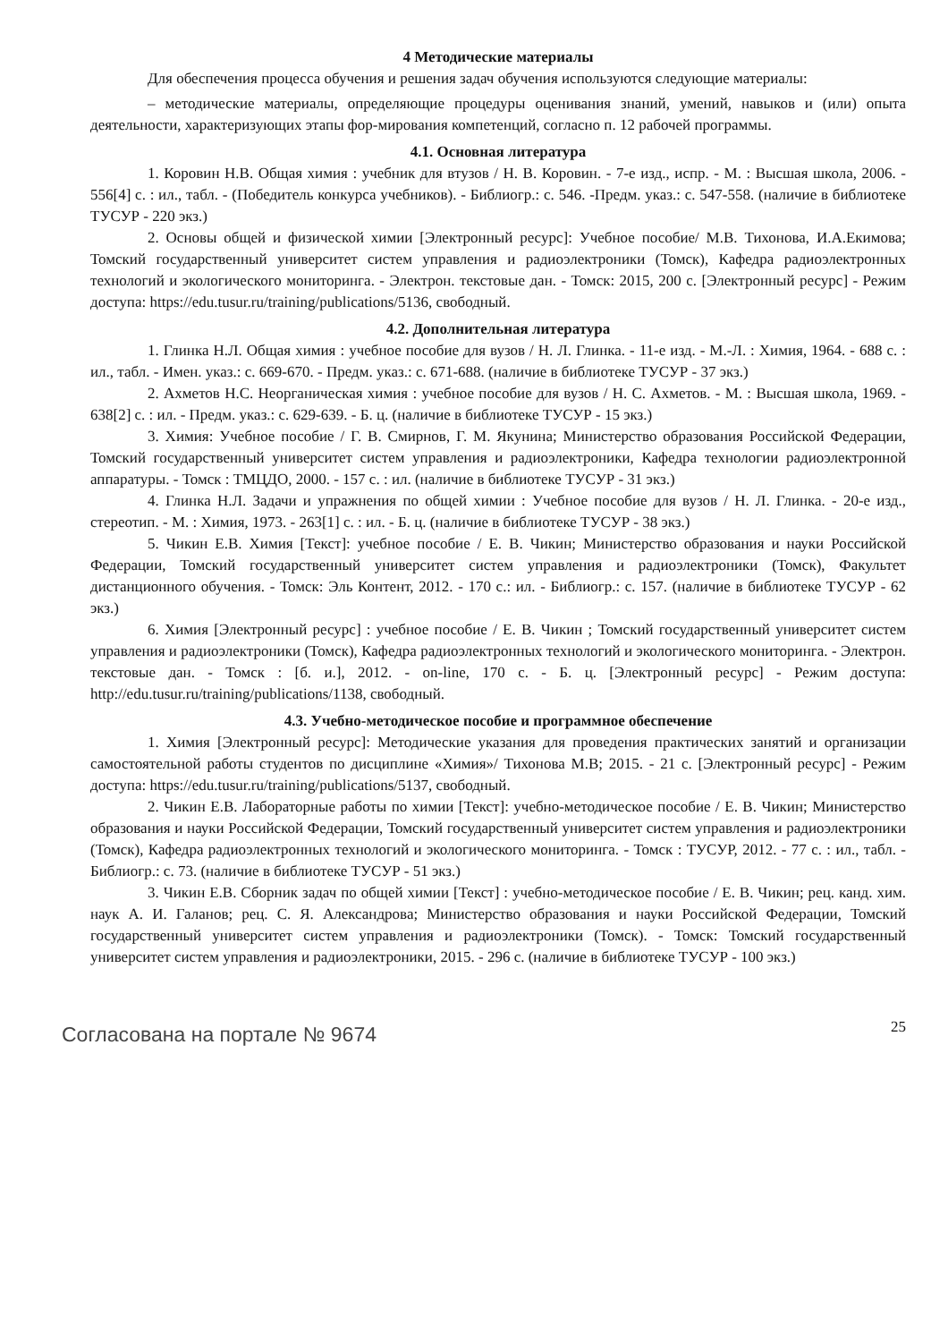4 Методические материалы
Для обеспечения процесса обучения и решения задач обучения используются следующие материалы:
– методические материалы, определяющие процедуры оценивания знаний, умений, навыков и (или) опыта деятельности, характеризующих этапы фор-мирования компетенций, согласно п. 12 рабочей программы.
4.1. Основная литература
1. Коровин Н.В. Общая химия : учебник для втузов / Н. В. Коровин. - 7-е изд., испр. - М. : Высшая школа, 2006. - 556[4] с. : ил., табл. - (Победитель конкурса учебников). - Библиогр.: с. 546. -Предм. указ.: с. 547-558. (наличие в библиотеке ТУСУР - 220 экз.)
2. Основы общей и физической химии [Электронный ресурс]: Учебное пособие/ М.В. Тихонова, И.А.Екимова; Томский государственный университет систем управления и радиоэлектроники (Томск), Кафедра радиоэлектронных технологий и экологического мониторинга. - Электрон. текстовые дан. - Томск: 2015, 200 с. [Электронный ресурс] - Режим доступа: https://edu.tusur.ru/training/publications/5136, свободный.
4.2. Дополнительная литература
1. Глинка Н.Л. Общая химия : учебное пособие для вузов / Н. Л. Глинка. - 11-е изд. - М.-Л. : Химия, 1964. - 688 с. : ил., табл. - Имен. указ.: с. 669-670. - Предм. указ.: с. 671-688. (наличие в библиотеке ТУСУР - 37 экз.)
2. Ахметов Н.С. Неорганическая химия : учебное пособие для вузов / Н. С. Ахметов. - М. : Высшая школа, 1969. - 638[2] с. : ил. - Предм. указ.: с. 629-639. - Б. ц. (наличие в библиотеке ТУСУР - 15 экз.)
3. Химия: Учебное пособие / Г. В. Смирнов, Г. М. Якунина; Министерство образования Российской Федерации, Томский государственный университет систем управления и радиоэлектроники, Кафедра технологии радиоэлектронной аппаратуры. - Томск : ТМЦДО, 2000. - 157 с. : ил. (наличие в библиотеке ТУСУР - 31 экз.)
4. Глинка Н.Л. Задачи и упражнения по общей химии : Учебное пособие для вузов / Н. Л. Глинка. - 20-е изд., стереотип. - М. : Химия, 1973. - 263[1] с. : ил. - Б. ц. (наличие в библиотеке ТУСУР - 38 экз.)
5. Чикин Е.В. Химия [Текст]: учебное пособие / Е. В. Чикин; Министерство образования и науки Российской Федерации, Томский государственный университет систем управления и радиоэлектроники (Томск), Факультет дистанционного обучения. - Томск: Эль Контент, 2012. - 170 с.: ил. - Библиогр.: с. 157. (наличие в библиотеке ТУСУР - 62 экз.)
6. Химия [Электронный ресурс] : учебное пособие / Е. В. Чикин ; Томский государственный университет систем управления и радиоэлектроники (Томск), Кафедра радиоэлектронных технологий и экологического мониторинга. - Электрон. текстовые дан. - Томск : [б. и.], 2012. - on-line, 170 с. - Б. ц. [Электронный ресурс] - Режим доступа: http://edu.tusur.ru/training/publications/1138, свободный.
4.3. Учебно-методическое пособие и программное обеспечение
1. Химия [Электронный ресурс]: Методические указания для проведения практических занятий и организации самостоятельной работы студентов по дисциплине «Химия»/ Тихонова М.В; 2015. - 21 с. [Электронный ресурс] - Режим доступа: https://edu.tusur.ru/training/publications/5137, свободный.
2. Чикин Е.В. Лабораторные работы по химии [Текст]: учебно-методическое пособие / Е. В. Чикин; Министерство образования и науки Российской Федерации, Томский государственный университет систем управления и радиоэлектроники (Томск), Кафедра радиоэлектронных технологий и экологического мониторинга. - Томск : ТУСУР, 2012. - 77 с. : ил., табл. - Библиогр.: с. 73. (наличие в библиотеке ТУСУР - 51 экз.)
3. Чикин Е.В. Сборник задач по общей химии [Текст] : учебно-методическое пособие / Е. В. Чикин; рец. канд. хим. наук А. И. Галанов; рец. С. Я. Александрова; Министерство образования и науки Российской Федерации, Томский государственный университет систем управления и радиоэлектроники (Томск). - Томск: Томский государственный университет систем управления и радиоэлектроники, 2015. - 296 с. (наличие в библиотеке ТУСУР - 100 экз.)
Согласована на портале № 9674 25